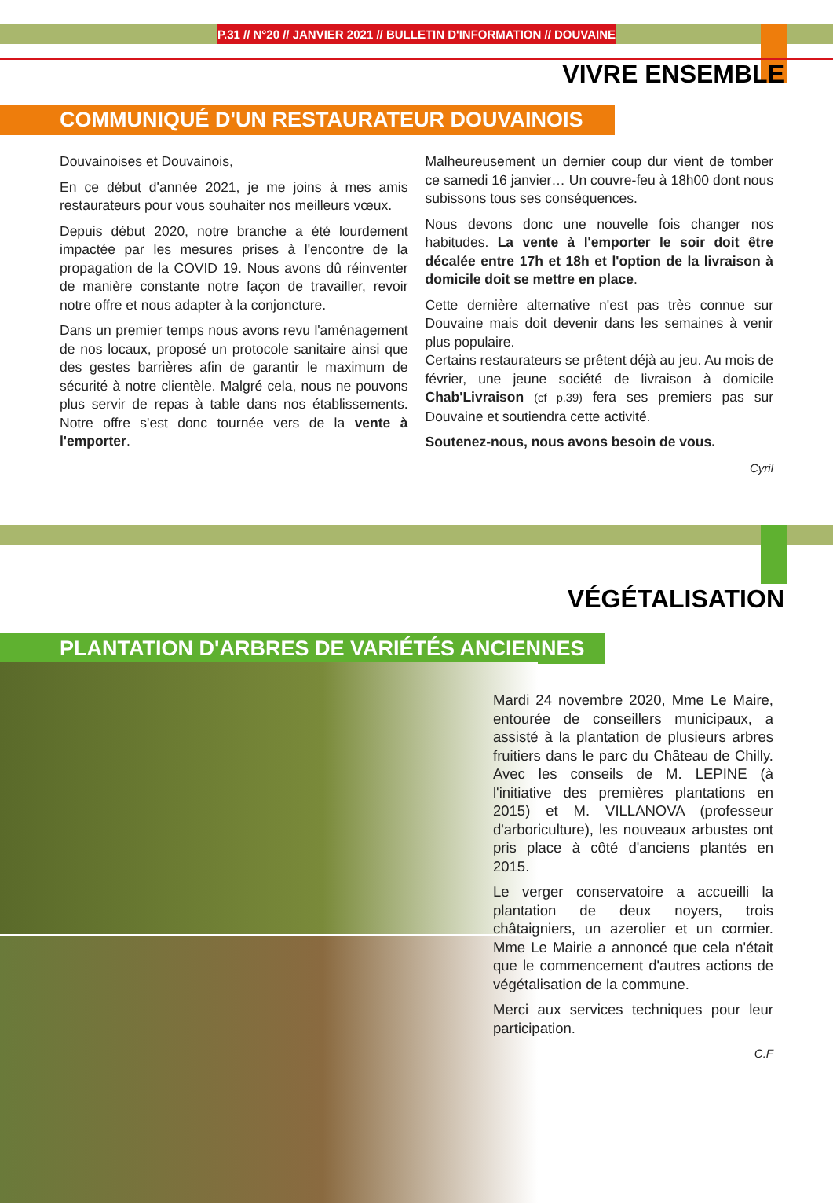P.31 // N°20 // JANVIER 2021 // BULLETIN D'INFORMATION // DOUVAINE
VIVRE ENSEMBLE
COMMUNIQUÉ D'UN RESTAURATEUR DOUVAINOIS
Douvainoises et Douvainois,
En ce début d'année 2021, je me joins à mes amis restaurateurs pour vous souhaiter nos meilleurs vœux.
Depuis début 2020, notre branche a été lourdement impactée par les mesures prises à l'encontre de la propagation de la COVID 19. Nous avons dû réinventer de manière constante notre façon de travailler, revoir notre offre et nous adapter à la conjoncture.
Dans un premier temps nous avons revu l'aménagement de nos locaux, proposé un protocole sanitaire ainsi que des gestes barrières afin de garantir le maximum de sécurité à notre clientèle. Malgré cela, nous ne pouvons plus servir de repas à table dans nos établissements. Notre offre s'est donc tournée vers de la vente à l'emporter.
Malheureusement un dernier coup dur vient de tomber ce samedi 16 janvier… Un couvre-feu à 18h00 dont nous subissons tous ses conséquences.
Nous devons donc une nouvelle fois changer nos habitudes. La vente à l'emporter le soir doit être décalée entre 17h et 18h et l'option de la livraison à domicile doit se mettre en place.
Cette dernière alternative n'est pas très connue sur Douvaine mais doit devenir dans les semaines à venir plus populaire.
Certains restaurateurs se prêtent déjà au jeu. Au mois de février, une jeune société de livraison à domicile Chab'Livraison (cf p.39) fera ses premiers pas sur Douvaine et soutiendra cette activité.
Soutenez-nous, nous avons besoin de vous.
Cyril
VÉGÉTALISATION
PLANTATION D'ARBRES DE VARIÉTÉS ANCIENNES
Mardi 24 novembre 2020, Mme Le Maire, entourée de conseillers municipaux, a assisté à la plantation de plusieurs arbres fruitiers dans le parc du Château de Chilly. Avec les conseils de M. LEPINE (à l'initiative des premières plantations en 2015) et M. VILLANOVA (professeur d'arboriculture), les nouveaux arbustes ont pris place à côté d'anciens plantés en 2015.
Le verger conservatoire a accueilli la plantation de deux noyers, trois châtaigniers, un azerolier et un cormier. Mme Le Mairie a annoncé que cela n'était que le commencement d'autres actions de végétalisation de la commune.
Merci aux services techniques pour leur participation.
C.F